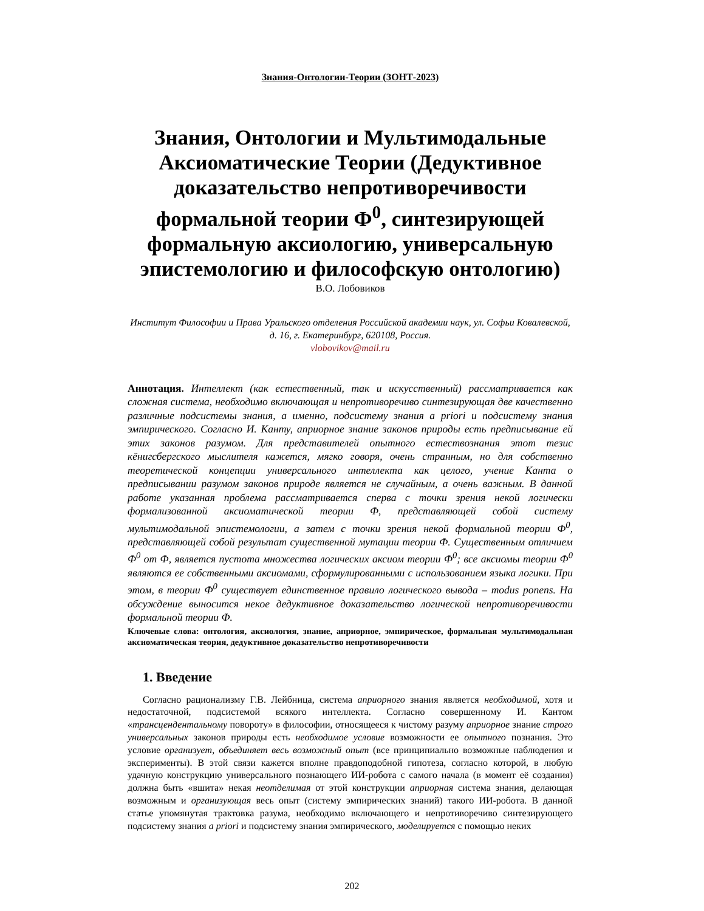Знания-Онтологии-Теории (ЗОНТ-2023)
Знания, Онтологии и Мультимодальные Аксиоматические Теории (Дедуктивное доказательство непротиворечивости формальной теории Ф<sup>0</sup>, синтезирующей формальную аксиологию, универсальную эпистемологию и философскую онтологию)
В.О. Лобовиков
Институт Философии и Права Уральского отделения Российской академии наук, ул. Софьи Ковалевской, д. 16, г. Екатеринбург, 620108, Россия.
vlobovikov@mail.ru
Аннотация. Интеллект (как естественный, так и искусственный) рассматривается как сложная система, необходимо включающая и непротиворечиво синтезирующая две качественно различные подсистемы знания, а именно, подсистему знания a priori и подсистему знания эмпирического. Согласно И. Канту, априорное знание законов природы есть предписывание ей этих законов разумом. Для представителей опытного естествознания этот тезис кёнигсбергского мыслителя кажется, мягко говоря, очень странным, но для собственно теоретической концепции универсального интеллекта как целого, учение Канта о предписывании разумом законов природе является не случайным, а очень важным. В данной работе указанная проблема рассматривается сперва с точки зрения некой логически формализованной аксиоматической теории Ф, представляющей собой систему мультимодальной эпистемологии, а затем с точки зрения некой формальной теории Ф<sup>0</sup>, представляющей собой результат существенной мутации теории Ф. Существенным отличием Ф<sup>0</sup> от Ф, является пустота множества логических аксиом теории Ф<sup>0</sup>; все аксиомы теории Ф<sup>0</sup> являются ее собственными аксиомами, сформулированными с использованием языка логики. При этом, в теории Ф<sup>0</sup> существует единственное правило логического вывода – modus ponens. На обсуждение выносится некое дедуктивное доказательство логической непротиворечивости формальной теории Ф.
Ключевые слова: онтология, аксиология, знание, априорное, эмпирическое, формальная мультимодальная аксиоматическая теория, дедуктивное доказательство непротиворечивости
1. Введение
Согласно рационализму Г.В. Лейбница, система априорного знания является необходимой, хотя и недостаточной, подсистемой всякого интеллекта. Согласно совершенному И. Кантом «трансцендентальному повороту» в философии, относящееся к чистому разуму априорное знание строго универсальных законов природы есть необходимое условие возможности ее опытного познания. Это условие организует, объединяет весь возможный опыт (все принципиально возможные наблюдения и эксперименты). В этой связи кажется вполне правдоподобной гипотеза, согласно которой, в любую удачную конструкцию универсального познающего ИИ-робота с самого начала (в момент её создания) должна быть «вшита» некая неотделимая от этой конструкции априорная система знания, делающая возможным и организующая весь опыт (систему эмпирических знаний) такого ИИ-робота. В данной статье упомянутая трактовка разума, необходимо включающего и непротиворечиво синтезирующего подсистему знания a priori и подсистему знания эмпирического, моделируется с помощью неких
202